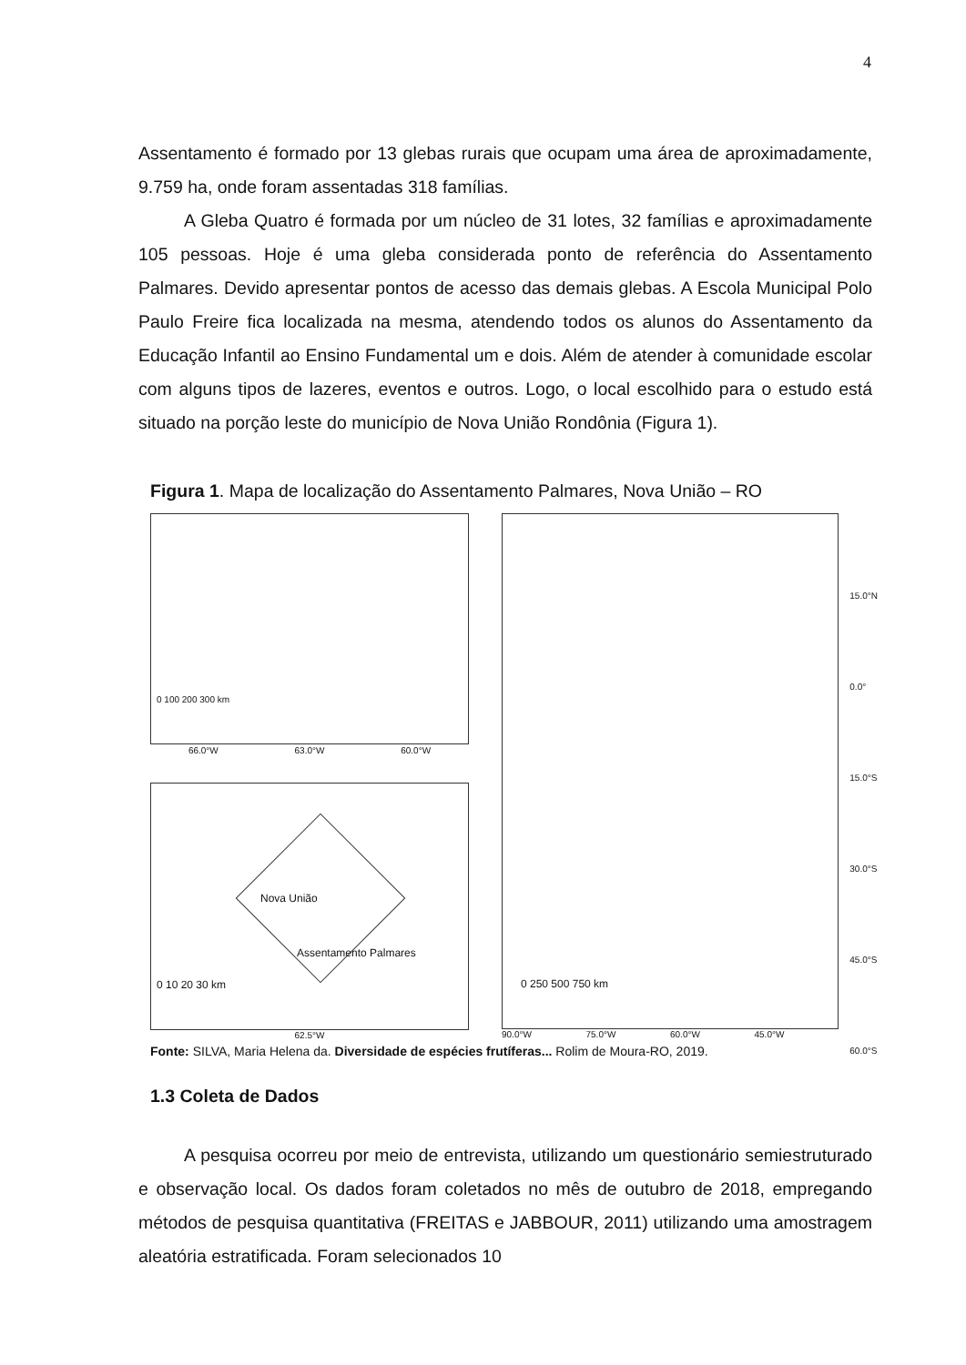4
Assentamento é formado por 13 glebas rurais que ocupam uma área de aproximadamente, 9.759 ha, onde foram assentadas 318 famílias.
A Gleba Quatro é formada por um núcleo de 31 lotes, 32 famílias e aproximadamente 105 pessoas. Hoje é uma gleba considerada ponto de referência do Assentamento Palmares. Devido apresentar pontos de acesso das demais glebas. A Escola Municipal Polo Paulo Freire fica localizada na mesma, atendendo todos os alunos do Assentamento da Educação Infantil ao Ensino Fundamental um e dois. Além de atender à comunidade escolar com alguns tipos de lazeres, eventos e outros. Logo, o local escolhido para o estudo está situado na porção leste do município de Nova União Rondônia (Figura 1).
Figura 1. Mapa de localização do Assentamento Palmares, Nova União – RO
0 100 200 300 km
66.0°W 63.0°W 60.0°W
Nova União
Assentamento Palmares
0 10 20 30 km
62.5°W
15.0°N
0.0°
15.0°S
30.0°S
45.0°S
60.0°S
0 250 500 750 km
90.0°W 75.0°W 60.0°W 45.0°W
Fonte: SILVA, Maria Helena da. Diversidade de espécies frutíferas... Rolim de Moura-RO, 2019.
1.3 Coleta de Dados
A pesquisa ocorreu por meio de entrevista, utilizando um questionário semiestruturado e observação local. Os dados foram coletados no mês de outubro de 2018, empregando métodos de pesquisa quantitativa (FREITAS e JABBOUR, 2011) utilizando uma amostragem aleatória estratificada. Foram selecionados 10